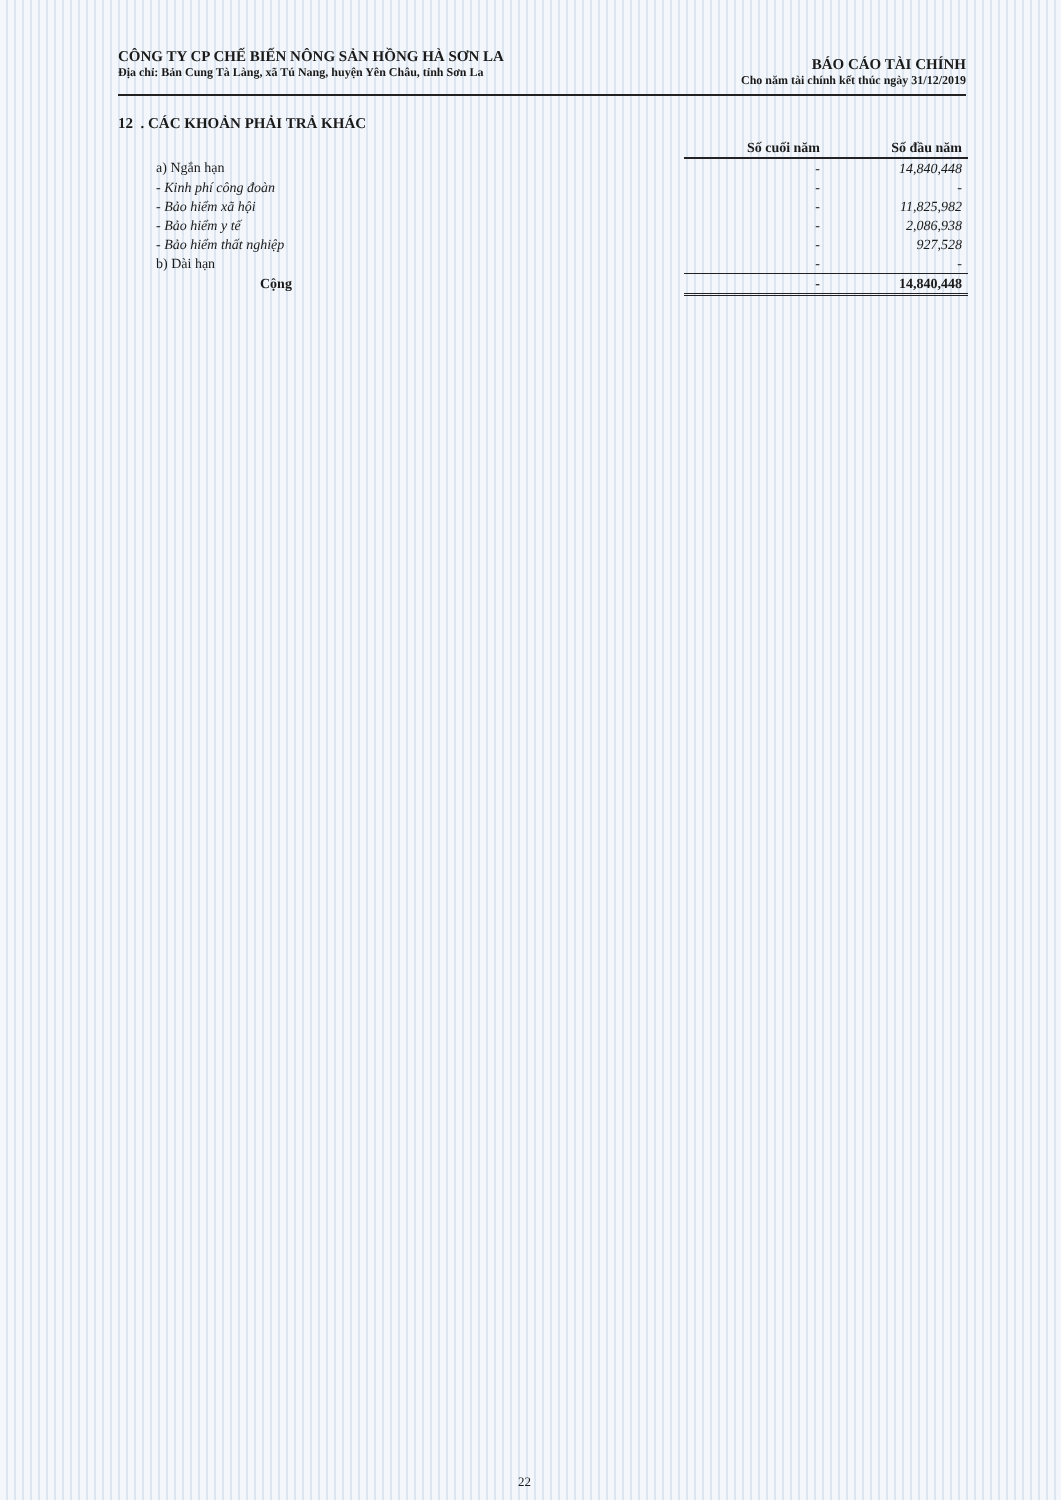CÔNG TY CP CHẾ BIẾN NÔNG SẢN HỒNG HÀ SƠN LA
Địa chỉ: Bản Cung Tà Làng, xã Tú Nang, huyện Yên Châu, tỉnh Sơn La
BÁO CÁO TÀI CHÍNH
Cho năm tài chính kết thúc ngày 31/12/2019
12 . CÁC KHOẢN PHẢI TRẢ KHÁC
| | Số cuối năm | Số đầu năm |
| a) Ngắn hạn | - | 14,840,448 |
| - Kinh phí công đoàn | - | - |
| - Bảo hiểm xã hội | - | 11,825,982 |
| - Bảo hiểm y tế | - | 2,086,938 |
| - Bảo hiểm thất nghiệp | - | 927,528 |
| b) Dài hạn | - | - |
| Cộng | - | 14,840,448 |
22